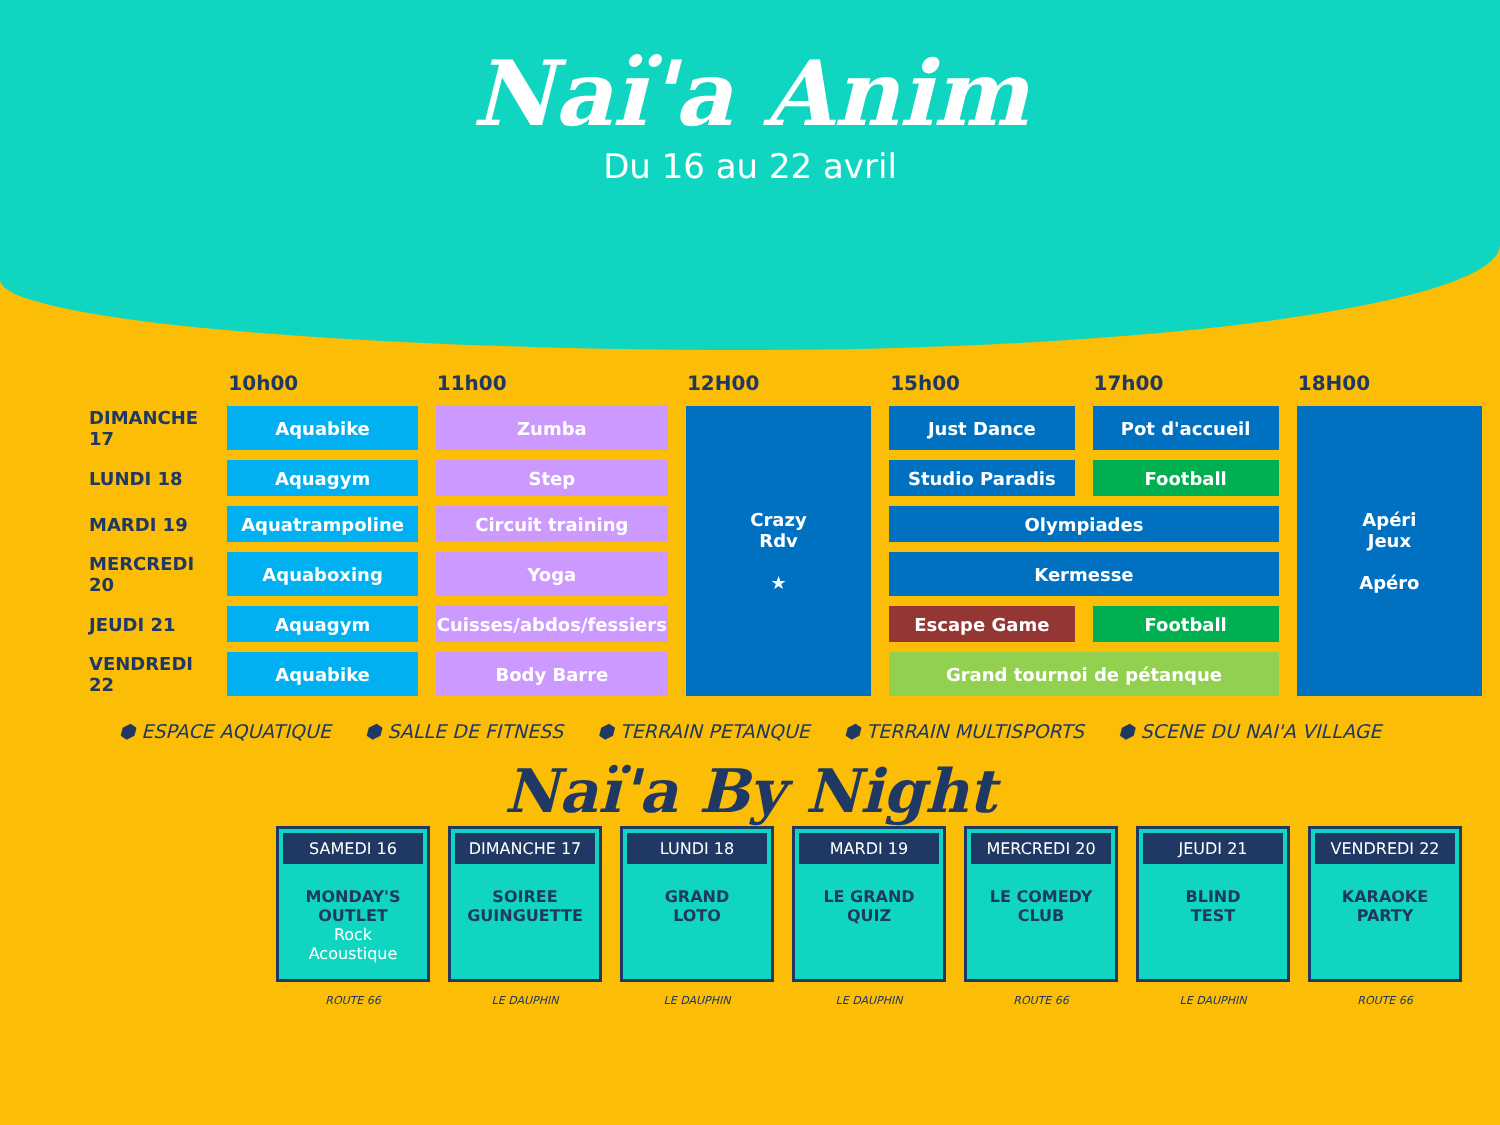Naï'a Anim
Du 16 au 22 avril
| | 10h00 | 11h00 | 12H00 | 15h00 | 17h00 | 18H00 |
| --- | --- | --- | --- | --- | --- | --- |
| DIMANCHE 17 | Aquabike | Zumba | Crazy Rdv ★ | Just Dance | Pot d'accueil | Apéri Jeux Apéro |
| LUNDI 18 | Aquagym | Step | | Studio Paradis | Football | |
| MARDI 19 | Aquatrampoline | Circuit training | | Olympiades | | |
| MERCREDI 20 | Aquaboxing | Yoga | | Kermesse | | |
| JEUDI 21 | Aquagym | Cuisses/abdos/fessiers | | Escape Game | Football | |
| VENDREDI 22 | Aquabike | Body Barre | | Grand tournoi de pétanque | | |
⬢ ESPACE AQUATIQUE ⬢ SALLE DE FITNESS ⬢ TERRAIN PETANQUE ⬢ TERRAIN MULTISPORTS ⬢ SCENE DU NAI'A VILLAGE
Naï'a By Night
SAMEDI 16
MONDAY'S
OUTLET
Rock
Acoustique
ROUTE 66
DIMANCHE 17
SOIREE
GUINGUETTE
LE DAUPHIN
LUNDI 18
GRAND
LOTO
LE DAUPHIN
MARDI 19
LE GRAND
QUIZ
LE DAUPHIN
MERCREDI 20
LE COMEDY
CLUB
ROUTE 66
JEUDI 21
BLIND
TEST
LE DAUPHIN
VENDREDI 22
KARAOKE
PARTY
ROUTE 66